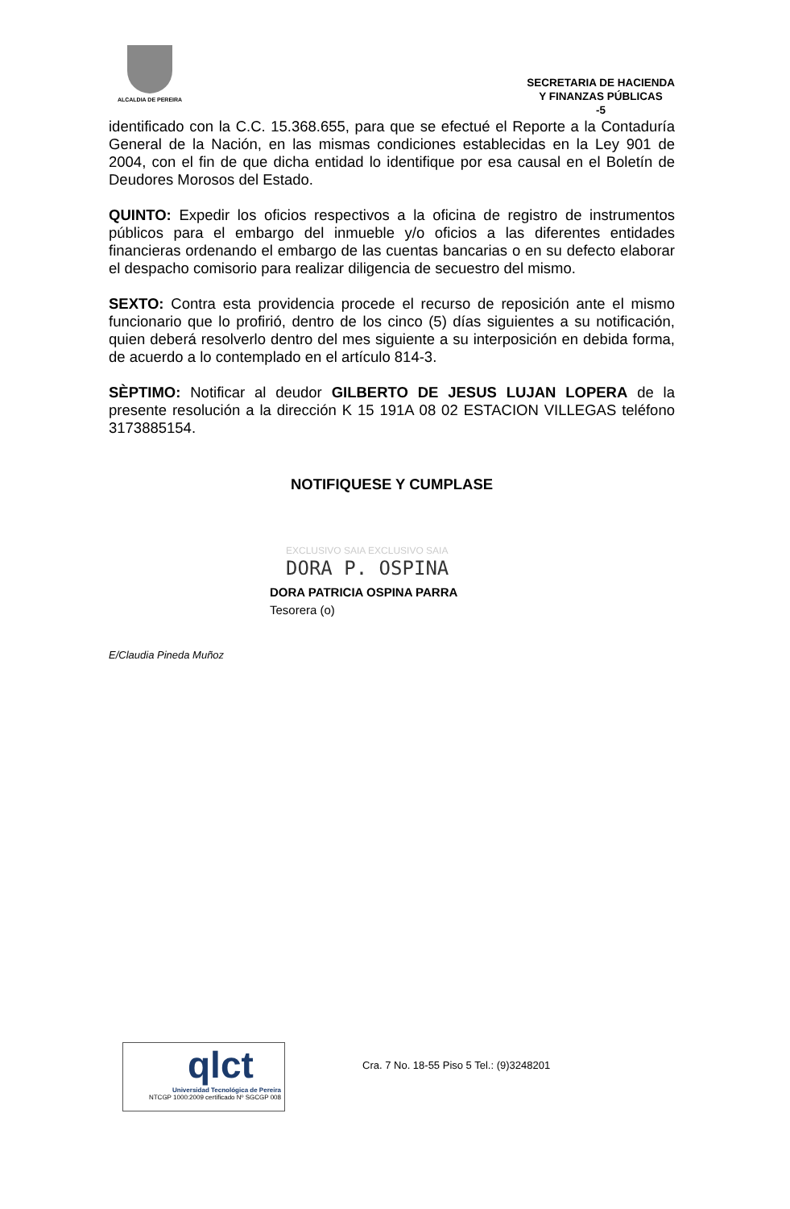ALCALDIA DE PEREIRA
SECRETARIA DE HACIENDA
Y FINANZAS PÚBLICAS
-5
identificado con la C.C. 15.368.655, para que se efectué el Reporte a la Contaduría General de la Nación, en las mismas condiciones establecidas en la Ley 901 de 2004, con el fin de que dicha entidad lo identifique por esa causal en el Boletín de Deudores Morosos del Estado.
QUINTO: Expedir los oficios respectivos a la oficina de registro de instrumentos públicos para el embargo del inmueble y/o oficios a las diferentes entidades financieras ordenando el embargo de las cuentas bancarias o en su defecto elaborar el despacho comisorio para realizar diligencia de secuestro del mismo.
SEXTO: Contra esta providencia procede el recurso de reposición ante el mismo funcionario que lo profirió, dentro de los cinco (5) días siguientes a su notificación, quien deberá resolverlo dentro del mes siguiente a su interposición en debida forma, de acuerdo a lo contemplado en el artículo 814-3.
SÈPTIMO: Notificar al deudor GILBERTO DE JESUS LUJAN LOPERA de la presente resolución a la dirección K 15 191A 08 02 ESTACION VILLEGAS teléfono 3173885154.
NOTIFIQUESE Y CUMPLASE
EXCLUSIVO SAIA EXCLUSIVO SAIA
DORA P. OSPINA
DORA PATRICIA OSPINA PARRA
Tesorera (o)
E/Claudia Pineda Muñoz
qlct
Universidad Tecnológica de Pereira
NTCGP 1000:2009 certificado Nº SGCGP 008
Cra. 7 No. 18-55 Piso 5 Tel.: (9)3248201